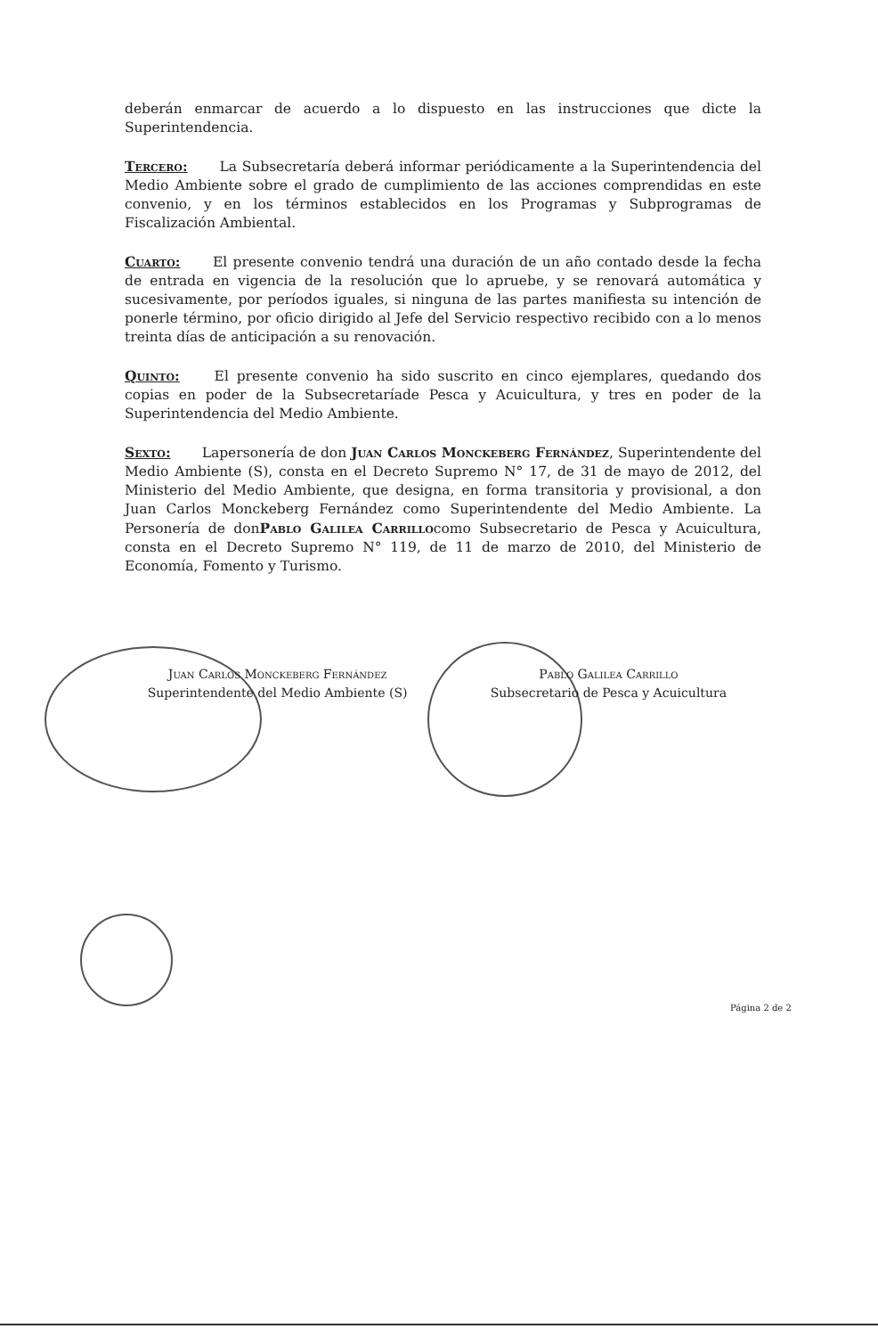deberán enmarcar de acuerdo a lo dispuesto en las instrucciones que dicte la Superintendencia.
Tercero: La Subsecretaría deberá informar periódicamente a la Superintendencia del Medio Ambiente sobre el grado de cumplimiento de las acciones comprendidas en este convenio, y en los términos establecidos en los Programas y Subprogramas de Fiscalización Ambiental.
Cuarto: El presente convenio tendrá una duración de un año contado desde la fecha de entrada en vigencia de la resolución que lo apruebe, y se renovará automática y sucesivamente, por períodos iguales, si ninguna de las partes manifiesta su intención de ponerle término, por oficio dirigido al Jefe del Servicio respectivo recibido con a lo menos treinta días de anticipación a su renovación.
Quinto: El presente convenio ha sido suscrito en cinco ejemplares, quedando dos copias en poder de la Subsecretaríade Pesca y Acuicultura, y tres en poder de la Superintendencia del Medio Ambiente.
Sexto: Lapersonería de don Juan Carlos Monckeberg Fernández, Superintendente del Medio Ambiente (S), consta en el Decreto Supremo N° 17, de 31 de mayo de 2012, del Ministerio del Medio Ambiente, que designa, en forma transitoria y provisional, a don Juan Carlos Monckeberg Fernández como Superintendente del Medio Ambiente. La Personería de donPablo Galilea Carrillocomo Subsecretario de Pesca y Acuicultura, consta en el Decreto Supremo N° 119, de 11 de marzo de 2010, del Ministerio de Economía, Fomento y Turismo.
Juan Carlos Monckeberg Fernández
Superintendente del Medio Ambiente (S)
Pablo Galilea Carrillo
Subsecretario de Pesca y Acuicultura
Página 2 de 2